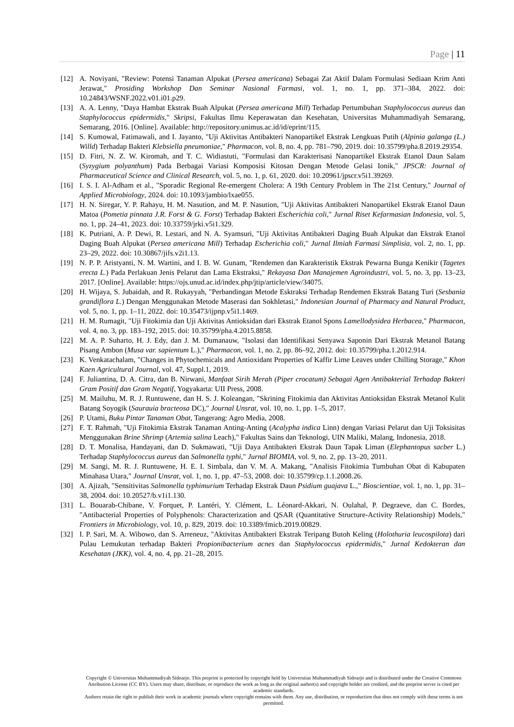Page | 11
[12] A. Noviyani, "Review: Potensi Tanaman Alpukat (Persea americana) Sebagai Zat Aktif Dalam Formulasi Sediaan Krim Anti Jerawat," Prosiding Workshop Dan Seminar Nasional Farmasi, vol. 1, no. 1, pp. 371–384, 2022. doi: 10.24843/WSNF.2022.v01.i01.p29.
[13] A. A. Lenny, "Daya Hambat Ekstrak Buah Alpukat (Persea americana Mill) Terhadap Pertumbuhan Staphylococcus aureus dan Staphylococcus epidermidis," Skripsi, Fakultas Ilmu Keperawatan dan Kesehatan, Universitas Muhammadiyah Semarang, Semarang, 2016. [Online]. Available: http://repository.unimus.ac.id/id/eprint/115.
[14] S. Kumowal, Fatimawali, and I. Jayanto, "Uji Aktivitas Antibakteri Nanopartikel Ekstrak Lengkuas Putih (Alpinia galanga (L.) Willd) Terhadap Bakteri Klebsiella pneumoniae," Pharmacon, vol. 8, no. 4, pp. 781–790, 2019. doi: 10.35799/pha.8.2019.29354.
[15] D. Fitri, N. Z. W. Kiromah, and T. C. Widiastuti, "Formulasi dan Karakterisasi Nanopartikel Ekstrak Etanol Daun Salam (Syzygium polyanthum) Pada Berbagai Variasi Komposisi Kitosan Dengan Metode Gelasi Ionik," JPSCR: Journal of Pharmaceutical Science and Clinical Research, vol. 5, no. 1, p. 61, 2020. doi: 10.20961/jpscr.v5i1.39269.
[16] I. S. I. Al-Adham et al., "Sporadic Regional Re-emergent Cholera: A 19th Century Problem in The 21st Century," Journal of Applied Microbiology, 2024. doi: 10.1093/jambio/lxae055.
[17] H. N. Siregar, Y. P. Rahayu, H. M. Nasution, and M. P. Nasution, "Uji Aktivitas Antibakteri Nanopartikel Ekstrak Etanol Daun Matoa (Pometia pinnata J.R. Forst & G. Forst) Terhadap Bakteri Escherichia coli," Jurnal Riset Kefarmasian Indonesia, vol. 5, no. 1, pp. 24–41, 2023. doi: 10.33759/jrki.v5i1.329.
[18] K. Putriani, A. P. Dewi, R. Lestari, and N. A. Syamsuri, "Uji Aktivitas Antibakteri Daging Buah Alpukat dan Ekstrak Etanol Daging Buah Alpukat (Persea americana Mill) Terhadap Escherichia coli," Jurnal Ilmiah Farmasi Simplisia, vol. 2, no. 1, pp. 23–29, 2022. doi: 10.30867/jifs.v2i1.13.
[19] N. P. P. Aristyanti, N. M. Wartini, and I. B. W. Gunam, "Rendemen dan Karakteristik Ekstrak Pewarna Bunga Kenikir (Tagetes erecta L.) Pada Perlakuan Jenis Pelarut dan Lama Ekstraksi," Rekayasa Dan Manajemen Agroindustri, vol. 5, no. 3, pp. 13–23, 2017. [Online]. Available: https://ojs.unud.ac.id/index.php/jtip/article/view/34075.
[20] H. Wijaya, S. Jubaidah, and R. Rukayyah, "Perbandingan Metode Esktraksi Terhadap Rendemen Ekstrak Batang Turi (Sesbania grandiflora L.) Dengan Menggunakan Metode Maserasi dan Sokhletasi," Indonesian Journal of Pharmacy and Natural Product, vol. 5, no. 1, pp. 1–11, 2022. doi: 10.35473/ijpnp.v5i1.1469.
[21] H. M. Rumagit, "Uji Fitokimia dan Uji Aktivitas Antioksidan dari Ekstrak Etanol Spons Lamellodysidea Herbacea," Pharmacon, vol. 4, no. 3, pp. 183–192, 2015. doi: 10.35799/pha.4.2015.8858.
[22] M. A. P. Suharto, H. J. Edy, dan J. M. Dumanauw, "Isolasi dan Identifikasi Senyawa Saponin Dari Ekstrak Metanol Batang Pisang Ambon (Musa var. sapientum L.)," Pharmacon, vol. 1, no. 2, pp. 86–92, 2012. doi: 10.35799/pha.1.2012.914.
[23] K. Venkatachalam, "Changes in Phytochemicals and Antioxidant Properties of Kaffir Lime Leaves under Chilling Storage," Khon Kaen Agricultural Journal, vol. 47, Suppl.1, 2019.
[24] F. Juliantina, D. A. Citra, dan B. Nirwani, Manfaat Sirih Merah (Piper crocatum) Sebagai Agen Antibakterial Terhadap Bakteri Gram Positif dan Gram Negatif, Yogyakarta: UII Press, 2008.
[25] M. Mailuhu, M. R. J. Runtuwene, dan H. S. J. Koleangan, "Skrining Fitokimia dan Aktivitas Antioksidan Ekstrak Metanol Kulit Batang Soyogik (Saurauia bracteosa DC)," Journal Unsrat, vol. 10, no. 1, pp. 1–5, 2017.
[26] P. Utami, Buku Pintar Tanaman Obat, Tangerang: Agro Media, 2008.
[27] F. T. Rahmah, "Uji Fitokimia Ekstrak Tanaman Anting-Anting (Acalypha indica Linn) dengan Variasi Pelarut dan Uji Toksisitas Menggunakan Brine Shrimp (Artemia salina Leach)," Fakultas Sains dan Teknologi, UIN Maliki, Malang, Indonesia, 2018.
[28] D. T. Monalisa, Handayani, dan D. Sukmawati, "Uji Daya Antibakteri Ekstrak Daun Tapak Liman (Elephantopus sacber L.) Terhadap Staphylococcus aureus dan Salmonella typhi," Jurnal BIOMIA, vol. 9, no. 2, pp. 13–20, 2011.
[29] M. Sangi, M. R. J. Runtuwene, H. E. I. Simbala, dan V. M. A. Makang, "Analisis Fitokimia Tumbuhan Obat di Kabupaten Minahasa Utara," Journal Unsrat, vol. 1, no. 1, pp. 47–53, 2008. doi: 10.35799/cp.1.1.2008.26.
[30] A. Ajizah, "Sensitivitas Salmonella typhimurium Terhadap Ekstrak Daun Psidium guajava L.," Bioscientiae, vol. 1, no. 1, pp. 31–38, 2004. doi: 10.20527/b.v1i1.130.
[31] L. Bouarab-Chibane, V. Forquet, P. Lantéri, Y. Clément, L. Léonard-Akkari, N. Oulahal, P. Degraeve, dan C. Bordes, "Antibacterial Properties of Polyphenols: Characterization and QSAR (Quantitative Structure-Activity Relationship) Models," Frontiers in Microbiology, vol. 10, p. 829, 2019. doi: 10.3389/fmicb.2019.00829.
[32] I. P. Sari, M. A. Wibowo, dan S. Arreneuz, "Aktivitas Antibakteri Ekstrak Teripang Butoh Keling (Holothuria leucospilota) dari Pulau Lemukutan terhadap Bakteri Propionibacterium acnes dan Staphylococcus epidermidis," Jurnal Kedokteran dan Kesehatan (JKK), vol. 4, no. 4, pp. 21–28, 2015.
Copyright © Universitas Muhammadiyah Sidoarjo. This preprint is protected by copyright held by Universitas Muhammadiyah Sidoarjo and is distributed under the Creative Commons Attribution License (CC BY). Users may share, distribute, or reproduce the work as long as the original author(s) and copyright holder are credited, and the preprint server is cited per academic standards.
Authors retain the right to publish their work in academic journals where copyright remains with them. Any use, distribution, or reproduction that does not comply with these terms is not permitted.